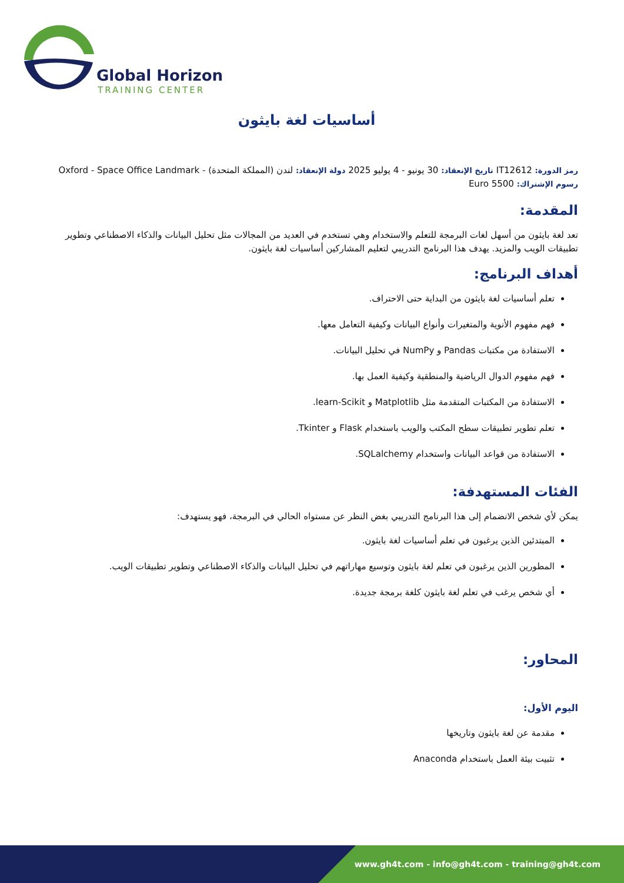Global Horizon
TRAINING CENTER
أساسيات لغة بايثون
رمز الدورة: IT12612 تاريخ الإنعقاد: 30 يونيو - 4 يوليو 2025 دولة الإنعقاد: لندن (المملكة المتحدة) - Oxford - Space Office Landmark
رسوم الإشتراك: 5500 Euro
المقدمة:
تعد لغة بايثون من أسهل لغات البرمجة للتعلم والاستخدام وهي تستخدم في العديد من المجالات مثل تحليل البيانات والذكاء الاصطناعي وتطوير تطبيقات الويب والمزيد. يهدف هذا البرنامج التدريبي لتعليم المشاركين أساسيات لغة بايثون.
أهداف البرنامج:
تعلم أساسيات لغة بايثون من البداية حتى الاحتراف.
فهم مفهوم الأنوية والمتغيرات وأنواع البيانات وكيفية التعامل معها.
الاستفادة من مكتبات Pandas و NumPy في تحليل البيانات.
فهم مفهوم الدوال الرياضية والمنطقية وكيفية العمل بها.
الاستفادة من المكتبات المتقدمة مثل Matplotlib و learn-Scikit.
تعلم تطوير تطبيقات سطح المكتب والويب باستخدام Flask و Tkinter.
الاستفادة من قواعد البيانات واستخدام SQLalchemy.
الفئات المستهدفة:
يمكن لأي شخص الانضمام إلى هذا البرنامج التدريبي بغض النظر عن مستواه الحالي في البرمجة، فهو يستهدف:
المبتدئين الذين يرغبون في تعلم أساسيات لغة بايثون.
المطورين الذين يرغبون في تعلم لغة بايثون وتوسيع مهاراتهم في تحليل البيانات والذكاء الاصطناعي وتطوير تطبيقات الويب.
أي شخص يرغب في تعلم لغة بايثون كلغة برمجة جديدة.
المحاور:
اليوم الأول:
مقدمة عن لغة بايثون وتاريخها
تثبيت بيئة العمل باستخدام Anaconda
www.gh4t.com - info@gh4t.com - training@gh4t.com